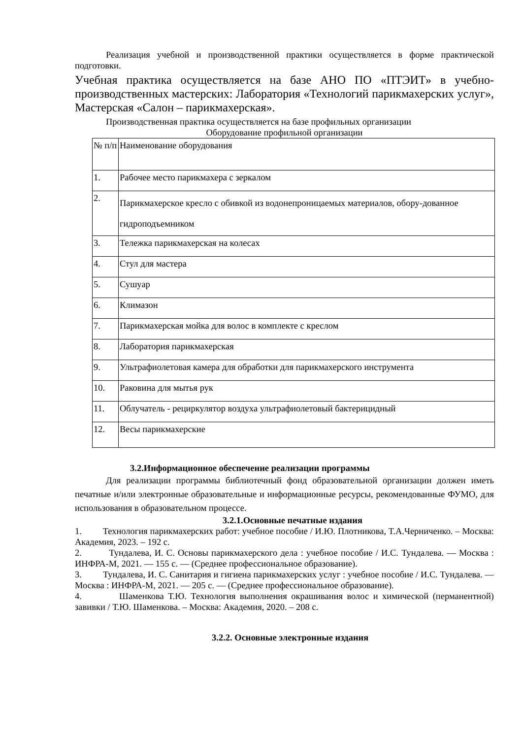Реализация учебной и производственной практики осуществляется в форме практической подготовки.
Учебная практика осуществляется на базе АНО ПО «ПТЭИТ» в учебно-производственных мастерских: Лаборатория «Технологий парикмахерских услуг», Мастерская «Салон – парикмахерская».
Производственная практика осуществляется на базе профильных организации
Оборудование профильной организации
| № п/п | Наименование оборудования |
| 1. | Рабочее место парикмахера с зеркалом |
| 2. | Парикмахерское кресло с обивкой из водонепроницаемых материалов, обору-дованное гидроподъемником |
| 3. | Тележка парикмахерская на колесах |
| 4. | Стул для мастера |
| 5. | Сушуар |
| 6. | Климазон |
| 7. | Парикмахерская мойка для волос в комплекте с креслом |
| 8. | Лаборатория парикмахерская |
| 9. | Ультрафиолетовая камера для обработки для парикмахерского инструмента |
| 10. | Раковина для мытья рук |
| 11. | Облучатель - рециркулятор воздуха ультрафиолетовый бактерицидный |
| 12. | Весы парикмахерские |
3.2.Информационное обеспечение реализации программы
Для реализации программы библиотечный фонд образовательной организации должен иметь печатные и/или электронные образовательные и информационные ресурсы, рекомендованные ФУМО, для использования в образовательном процессе.
3.2.1.Основные печатные издания
1. Технология парикмахерских работ: учебное пособие / И.Ю. Плотникова, Т.А.Черниченко. – Москва: Академия, 2023. – 192 с.
2. Тундалева, И. С. Основы парикмахерского дела : учебное пособие / И.С. Тундалева. — Москва : ИНФРА-М, 2021. — 155 с. — (Среднее профессиональное образование).
3. Тундалева, И. С. Санитария и гигиена парикмахерских услуг : учебное пособие / И.С. Тундалева. — Москва : ИНФРА-М, 2021. — 205 с. — (Среднее профессиональное образование).
4. Шаменкова Т.Ю. Технология выполнения окрашивания волос и химической (перманентной) завивки / Т.Ю. Шаменкова. – Москва: Академия, 2020. – 208 с.
3.2.2. Основные электронные издания